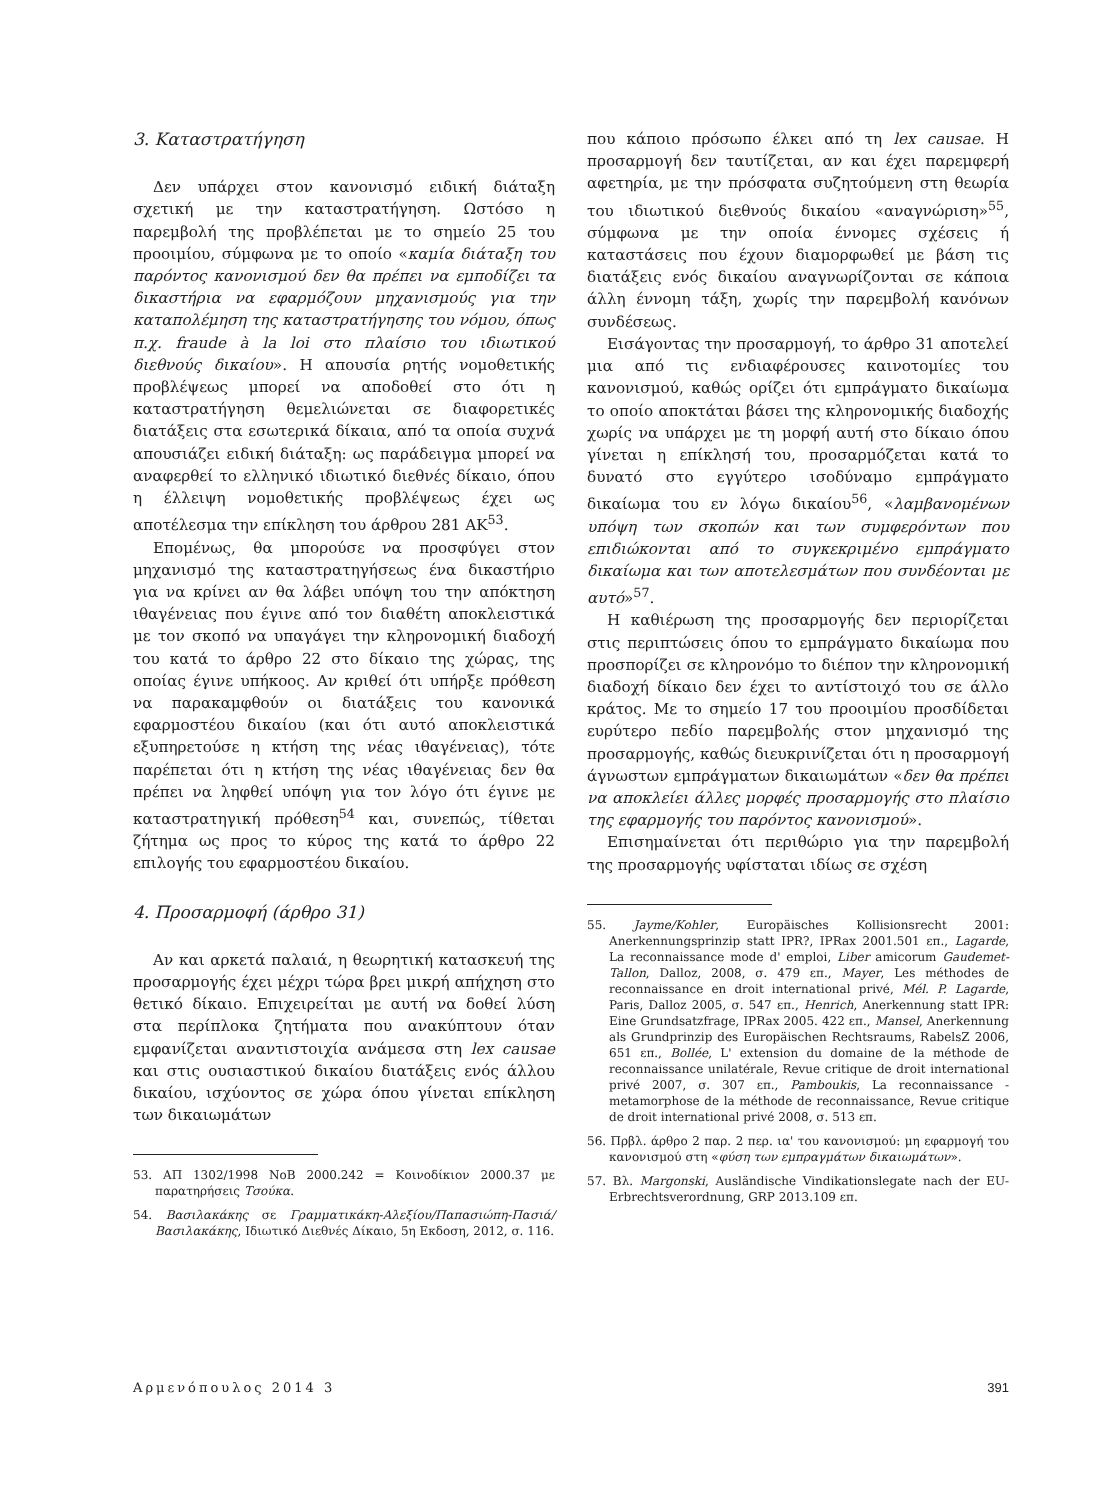3. Καταστρατήγηση
Δεν υπάρχει στον κανονισμό ειδική διάταξη σχετική με την καταστρατήγηση. Ωστόσο η παρεμβολή της προβλέπεται με το σημείο 25 του προοιμίου, σύμφωνα με το οποίο «καμία διάταξη του παρόντος κανονισμού δεν θα πρέπει να εμποδίζει τα δικαστήρια να εφαρμόζουν μηχανισμούς για την καταπολέμηση της καταστρατήγησης του νόμου, όπως π.χ. fraude à la loi στο πλαίσιο του ιδιωτικού διεθνούς δικαίου». Η απουσία ρητής νομοθετικής προβλέψεως μπορεί να αποδοθεί στο ότι η καταστρατήγηση θεμελιώνεται σε διαφορετικές διατάξεις στα εσωτερικά δίκαια, από τα οποία συχνά απουσιάζει ειδική διάταξη: ως παράδειγμα μπορεί να αναφερθεί το ελληνικό ιδιωτικό διεθνές δίκαιο, όπου η έλλειψη νομοθετικής προβλέψεως έχει ως αποτέλεσμα την επίκληση του άρθρου 281 ΑΚ<sup>53</sup>.
Επομένως, θα μπορούσε να προσφύγει στον μηχανισμό της καταστρατηγήσεως ένα δικαστήριο για να κρίνει αν θα λάβει υπόψη του την απόκτηση ιθαγένειας που έγινε από τον διαθέτη αποκλειστικά με τον σκοπό να υπαγάγει την κληρονομική διαδοχή του κατά το άρθρο 22 στο δίκαιο της χώρας, της οποίας έγινε υπήκοος. Αν κριθεί ότι υπήρξε πρόθεση να παρακαμφθούν οι διατάξεις του κανονικά εφαρμοστέου δικαίου (και ότι αυτό αποκλειστικά εξυπηρετούσε η κτήση της νέας ιθαγένειας), τότε παρέπεται ότι η κτήση της νέας ιθαγένειας δεν θα πρέπει να ληφθεί υπόψη για τον λόγο ότι έγινε με καταστρατηγική πρόθεση<sup>54</sup> και, συνεπώς, τίθεται ζήτημα ως προς το κύρος της κατά το άρθρο 22 επιλογής του εφαρμοστέου δικαίου.
4. Προσαρμοφή (άρθρο 31)
Αν και αρκετά παλαιά, η θεωρητική κατασκευή της προσαρμογής έχει μέχρι τώρα βρει μικρή απήχηση στο θετικό δίκαιο. Επιχειρείται με αυτή να δοθεί λύση στα περίπλοκα ζητήματα που ανακύπτουν όταν εμφανίζεται αναντιστοιχία ανάμεσα στη lex causae και στις ουσιαστικού δικαίου διατάξεις ενός άλλου δικαίου, ισχύοντος σε χώρα όπου γίνεται επίκληση των δικαιωμάτων
53. ΑΠ 1302/1998 ΝοΒ 2000.242 = Κοινοδίκιον 2000.37 με παρατηρήσεις Τσούκα.
54. Βασιλακάκης σε Γραμματικάκη-Αλεξίου/Παπασιώπη-Πασιά/Βασιλακάκης, Ιδιωτικό Διεθνές Δίκαιο, 5η Εκδοση, 2012, σ. 116.
που κάποιο πρόσωπο έλκει από τη lex causae. Η προσαρμογή δεν ταυτίζεται, αν και έχει παρεμφερή αφετηρία, με την πρόσφατα συζητούμενη στη θεωρία του ιδιωτικού διεθνούς δικαίου «αναγνώριση»<sup>55</sup>, σύμφωνα με την οποία έννομες σχέσεις ή καταστάσεις που έχουν διαμορφωθεί με βάση τις διατάξεις ενός δικαίου αναγνωρίζονται σε κάποια άλλη έννομη τάξη, χωρίς την παρεμβολή κανόνων συνδέσεως.
Εισάγοντας την προσαρμογή, το άρθρο 31 αποτελεί μια από τις ενδιαφέρουσες καινοτομίες του κανονισμού, καθώς ορίζει ότι εμπράγματο δικαίωμα το οποίο αποκτάται βάσει της κληρονομικής διαδοχής χωρίς να υπάρχει με τη μορφή αυτή στο δίκαιο όπου γίνεται η επίκλησή του, προσαρμόζεται κατά το δυνατό στο εγγύτερο ισοδύναμο εμπράγματο δικαίωμα του εν λόγω δικαίου<sup>56</sup>, «λαμβανομένων υπόψη των σκοπών και των συμφερόντων που επιδιώκονται από το συγκεκριμένο εμπράγματο δικαίωμα και των αποτελεσμάτων που συνδέονται με αυτό»<sup>57</sup>.
Η καθιέρωση της προσαρμογής δεν περιορίζεται στις περιπτώσεις όπου το εμπράγματο δικαίωμα που προσπορίζει σε κληρονόμο το διέπον την κληρονομική διαδοχή δίκαιο δεν έχει το αντίστοιχό του σε άλλο κράτος. Με το σημείο 17 του προοιμίου προσδίδεται ευρύτερο πεδίο παρεμβολής στον μηχανισμό της προσαρμογής, καθώς διευκρινίζεται ότι η προσαρμογή άγνωστων εμπράγματων δικαιωμάτων «δεν θα πρέπει να αποκλείει άλλες μορφές προσαρμογής στο πλαίσιο της εφαρμογής του παρόντος κανονισμού».
Επισημαίνεται ότι περιθώριο για την παρεμβολή της προσαρμογής υφίσταται ιδίως σε σχέση
55. Jayme/Kohler, Europäisches Kollisionsrecht 2001: Anerkennungsprinzip statt IPR?, IPRax 2001.501 επ., Lagarde, La reconnaissance mode d' emploi, Liber amicorum Gaudemet-Tallon, Dalloz, 2008, σ. 479 επ., Mayer, Les méthodes de reconnaissance en droit international privé, Mél. P. Lagarde, Paris, Dalloz 2005, σ. 547 επ., Henrich, Anerkennung statt IPR: Eine Grundsatzfrage, IPRax 2005. 422 επ., Mansel, Anerkennung als Grundprinzip des Europäischen Rechtsraums, RabelsZ 2006, 651 επ., Bollée, L' extension du domaine de la méthode de reconnaissance unilatérale, Revue critique de droit international privé 2007, σ. 307 επ., Pamboukis, La reconnaissance - metamorphose de la méthode de reconnaissance, Revue critique de droit international privé 2008, σ. 513 επ.
56. Πρβλ. άρθρο 2 παρ. 2 περ. ια' του κανονισμού: μη εφαρμογή του κανονισμού στη «φύση των εμπραγμάτων δικαιωμάτων».
57. Βλ. Margonski, Ausländische Vindikationslegate nach der EU-Erbrechtsverordnung, GRP 2013.109 επ.
Αρμενόπουλος 2014 3 391